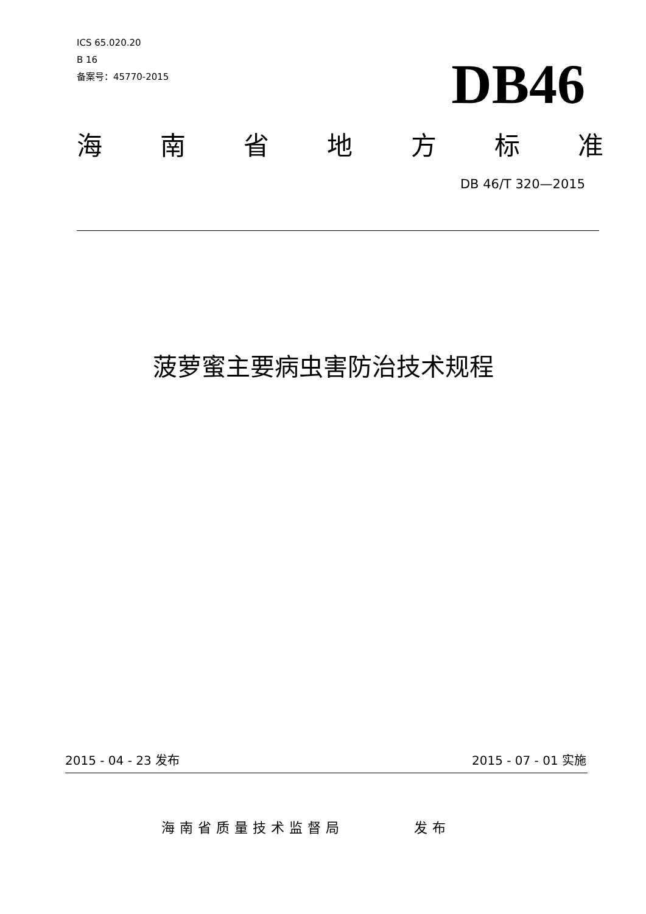ICS 65.020.20
B 16
备案号：45770-2015
DB46
海 南 省 地 方 标 准
DB 46/T 320—2015
菠萝蜜主要病虫害防治技术规程
2015 - 04 - 23 发布 2015 - 07 - 01 实施
海南省质量技术监督局 发布